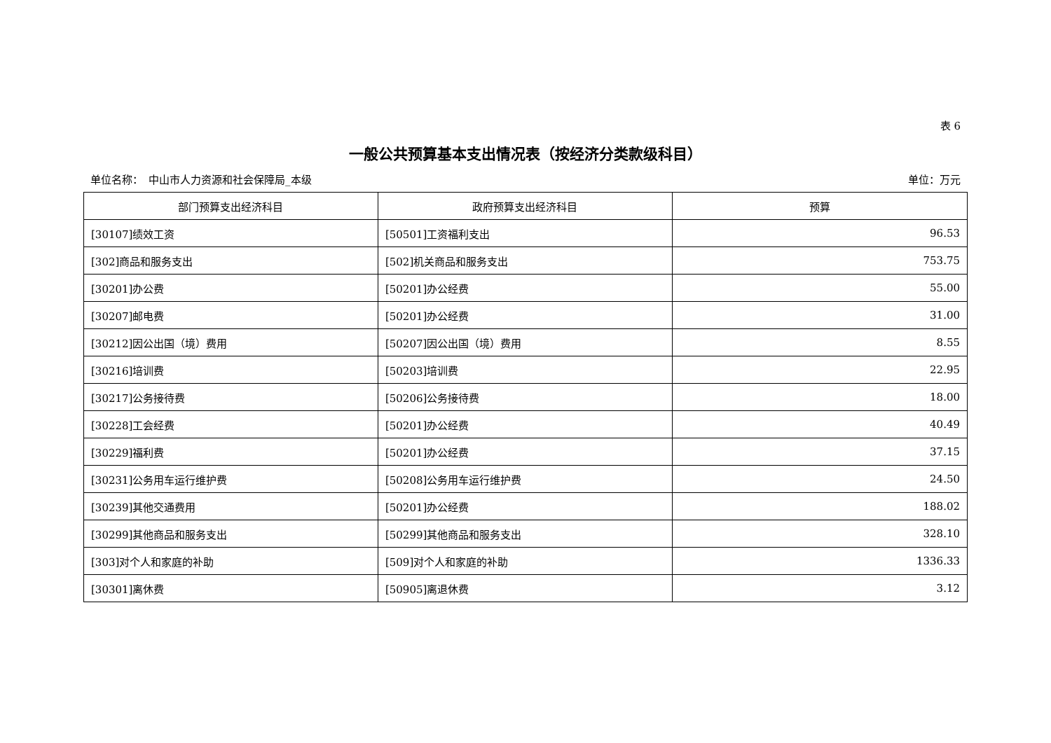表 6
一般公共预算基本支出情况表（按经济分类款级科目）
单位名称：　中山市人力资源和社会保障局_本级 单位：万元
| 部门预算支出经济科目 | 政府预算支出经济科目 | 预算 |
| --- | --- | --- |
| [30107]绩效工资 | [50501]工资福利支出 | 96.53 |
| [302]商品和服务支出 | [502]机关商品和服务支出 | 753.75 |
| [30201]办公费 | [50201]办公经费 | 55.00 |
| [30207]邮电费 | [50201]办公经费 | 31.00 |
| [30212]因公出国（境）费用 | [50207]因公出国（境）费用 | 8.55 |
| [30216]培训费 | [50203]培训费 | 22.95 |
| [30217]公务接待费 | [50206]公务接待费 | 18.00 |
| [30228]工会经费 | [50201]办公经费 | 40.49 |
| [30229]福利费 | [50201]办公经费 | 37.15 |
| [30231]公务用车运行维护费 | [50208]公务用车运行维护费 | 24.50 |
| [30239]其他交通费用 | [50201]办公经费 | 188.02 |
| [30299]其他商品和服务支出 | [50299]其他商品和服务支出 | 328.10 |
| [303]对个人和家庭的补助 | [509]对个人和家庭的补助 | 1336.33 |
| [30301]离休费 | [50905]离退休费 | 3.12 |